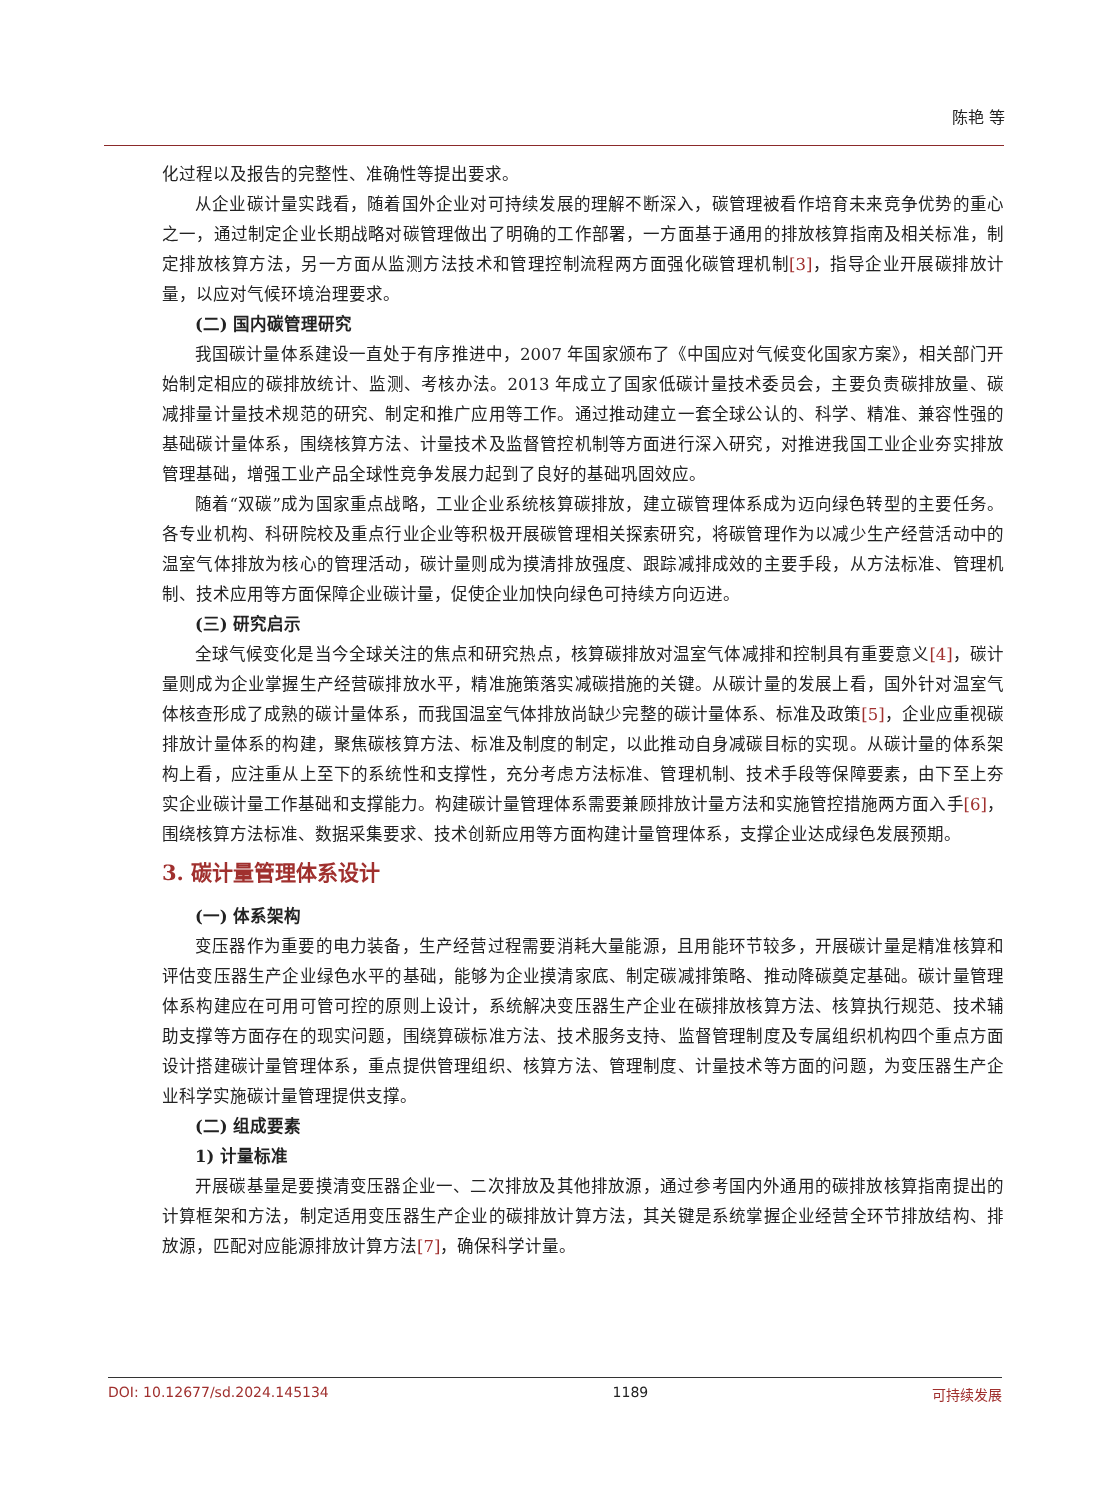陈艳 等
化过程以及报告的完整性、准确性等提出要求。
从企业碳计量实践看，随着国外企业对可持续发展的理解不断深入，碳管理被看作培育未来竞争优势的重心之一，通过制定企业长期战略对碳管理做出了明确的工作部署，一方面基于通用的排放核算指南及相关标准，制定排放核算方法，另一方面从监测方法技术和管理控制流程两方面强化碳管理机制[3]，指导企业开展碳排放计量，以应对气候环境治理要求。
(二) 国内碳管理研究
我国碳计量体系建设一直处于有序推进中，2007 年国家颁布了《中国应对气候变化国家方案》，相关部门开始制定相应的碳排放统计、监测、考核办法。2013 年成立了国家低碳计量技术委员会，主要负责碳排放量、碳减排量计量技术规范的研究、制定和推广应用等工作。通过推动建立一套全球公认的、科学、精准、兼容性强的基础碳计量体系，围绕核算方法、计量技术及监督管控机制等方面进行深入研究，对推进我国工业企业夯实排放管理基础，增强工业产品全球性竞争发展力起到了良好的基础巩固效应。
随着“双碳”成为国家重点战略，工业企业系统核算碳排放，建立碳管理体系成为迈向绿色转型的主要任务。各专业机构、科研院校及重点行业企业等积极开展碳管理相关探索研究，将碳管理作为以减少生产经营活动中的温室气体排放为核心的管理活动，碳计量则成为摸清排放强度、跟踪减排成效的主要手段，从方法标准、管理机制、技术应用等方面保障企业碳计量，促使企业加快向绿色可持续方向迈进。
(三) 研究启示
全球气候变化是当今全球关注的焦点和研究热点，核算碳排放对温室气体减排和控制具有重要意义[4]，碳计量则成为企业掌握生产经营碳排放水平，精准施策落实减碳措施的关键。从碳计量的发展上看，国外针对温室气体核查形成了成熟的碳计量体系，而我国温室气体排放尚缺少完整的碳计量体系、标准及政策[5]，企业应重视碳排放计量体系的构建，聚焦碳核算方法、标准及制度的制定，以此推动自身减碳目标的实现。从碳计量的体系架构上看，应注重从上至下的系统性和支撑性，充分考虑方法标准、管理机制、技术手段等保障要素，由下至上夯实企业碳计量工作基础和支撑能力。构建碳计量管理体系需要兼顾排放计量方法和实施管控措施两方面入手[6]，围绕核算方法标准、数据采集要求、技术创新应用等方面构建计量管理体系，支撑企业达成绿色发展预期。
3. 碳计量管理体系设计
(一) 体系架构
变压器作为重要的电力装备，生产经营过程需要消耗大量能源，且用能环节较多，开展碳计量是精准核算和评估变压器生产企业绿色水平的基础，能够为企业摸清家底、制定碳减排策略、推动降碳奠定基础。碳计量管理体系构建应在可用可管可控的原则上设计，系统解决变压器生产企业在碳排放核算方法、核算执行规范、技术辅助支撑等方面存在的现实问题，围绕算碳标准方法、技术服务支持、监督管理制度及专属组织机构四个重点方面设计搭建碳计量管理体系，重点提供管理组织、核算方法、管理制度、计量技术等方面的问题，为变压器生产企业科学实施碳计量管理提供支撑。
(二) 组成要素
1) 计量标准
开展碳基量是要摸清变压器企业一、二次排放及其他排放源，通过参考国内外通用的碳排放核算指南提出的计算框架和方法，制定适用变压器生产企业的碳排放计算方法，其关键是系统掌握企业经营全环节排放结构、排放源，匹配对应能源排放计算方法[7]，确保科学计量。
DOI: 10.12677/sd.2024.145134 1189 可持续发展